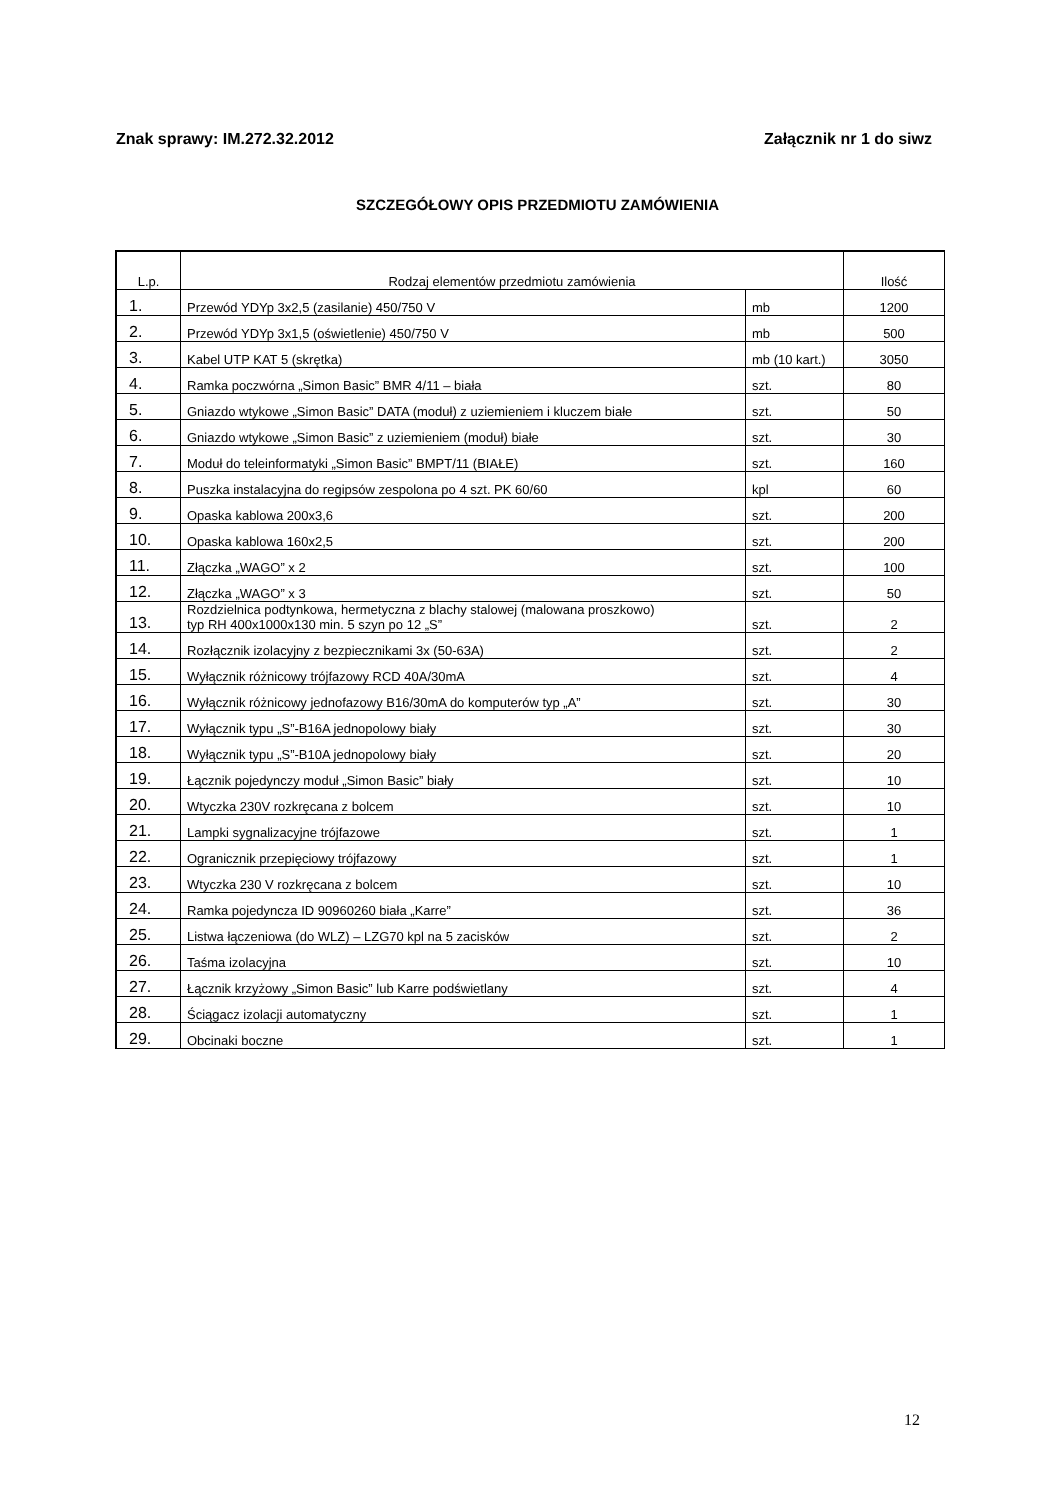Znak sprawy: IM.272.32.2012 Załącznik nr 1 do siwz
SZCZEGÓŁOWY OPIS PRZEDMIOTU ZAMÓWIENIA
| L.p. | Rodzaj elementów przedmiotu zamówienia | | Ilość |
| --- | --- | --- | --- |
| 1. | Przewód YDYp 3x2,5 (zasilanie) 450/750 V | mb | 1200 |
| 2. | Przewód YDYp 3x1,5 (oświetlenie) 450/750 V | mb | 500 |
| 3. | Kabel UTP KAT 5 (skrętka) | mb (10 kart.) | 3050 |
| 4. | Ramka poczwórna „Simon Basic” BMR 4/11 – biała | szt. | 80 |
| 5. | Gniazdo wtykowe „Simon Basic” DATA (moduł) z uziemieniem i kluczem białe | szt. | 50 |
| 6. | Gniazdo wtykowe „Simon Basic” z uziemieniem (moduł) białe | szt. | 30 |
| 7. | Moduł do teleinformatyki „Simon Basic” BMPT/11 (BIAŁE) | szt. | 160 |
| 8. | Puszka instalacyjna do regipsów zespolona po 4 szt. PK 60/60 | kpl | 60 |
| 9. | Opaska kablowa 200x3,6 | szt. | 200 |
| 10. | Opaska kablowa 160x2,5 | szt. | 200 |
| 11. | Złączka „WAGO” x 2 | szt. | 100 |
| 12. | Złączka „WAGO” x 3 | szt. | 50 |
| 13. | Rozdzielnica podtynkowa, hermetyczna z blachy stalowej (malowana proszkowo) typ RH 400x1000x130 min. 5 szyn po 12 „S” | szt. | 2 |
| 14. | Rozłącznik izolacyjny z bezpiecznikami 3x (50-63A) | szt. | 2 |
| 15. | Wyłącznik różnicowy trójfazowy RCD 40A/30mA | szt. | 4 |
| 16. | Wyłącznik różnicowy jednofazowy B16/30mA do komputerów typ „A” | szt. | 30 |
| 17. | Wyłącznik typu „S”-B16A jednopolowy biały | szt. | 30 |
| 18. | Wyłącznik typu „S”-B10A jednopolowy biały | szt. | 20 |
| 19. | Łącznik pojedynczy moduł „Simon Basic” biały | szt. | 10 |
| 20. | Wtyczka 230V rozkręcana z bolcem | szt. | 10 |
| 21. | Lampki sygnalizacyjne trójfazowe | szt. | 1 |
| 22. | Ogranicznik przepięciowy trójfazowy | szt. | 1 |
| 23. | Wtyczka 230 V rozkręcana z bolcem | szt. | 10 |
| 24. | Ramka pojedyncza ID 90960260 biała „Karre” | szt. | 36 |
| 25. | Listwa łączeniowa (do WLZ) – LZG70 kpl na 5 zacisków | szt. | 2 |
| 26. | Taśma izolacyjna | szt. | 10 |
| 27. | Łącznik krzyżowy „Simon Basic” lub Karre podświetlany | szt. | 4 |
| 28. | Ściągacz izolacji automatyczny | szt. | 1 |
| 29. | Obcinaki boczne | szt. | 1 |
12